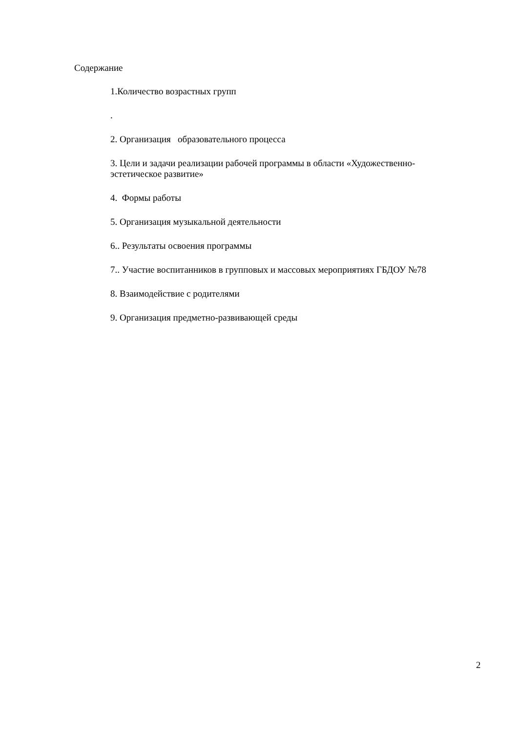Содержание
1.Количество возрастных групп
.
2. Организация образовательного процесса
3. Цели и задачи реализации рабочей программы в области «Художественно-эстетическое развитие»
4. Формы работы
5. Организация музыкальной деятельности
6.. Результаты освоения программы
7.. Участие воспитанников в групповых и массовых мероприятиях ГБДОУ №78
8. Взаимодействие с родителями
9. Организация предметно-развивающей среды
2